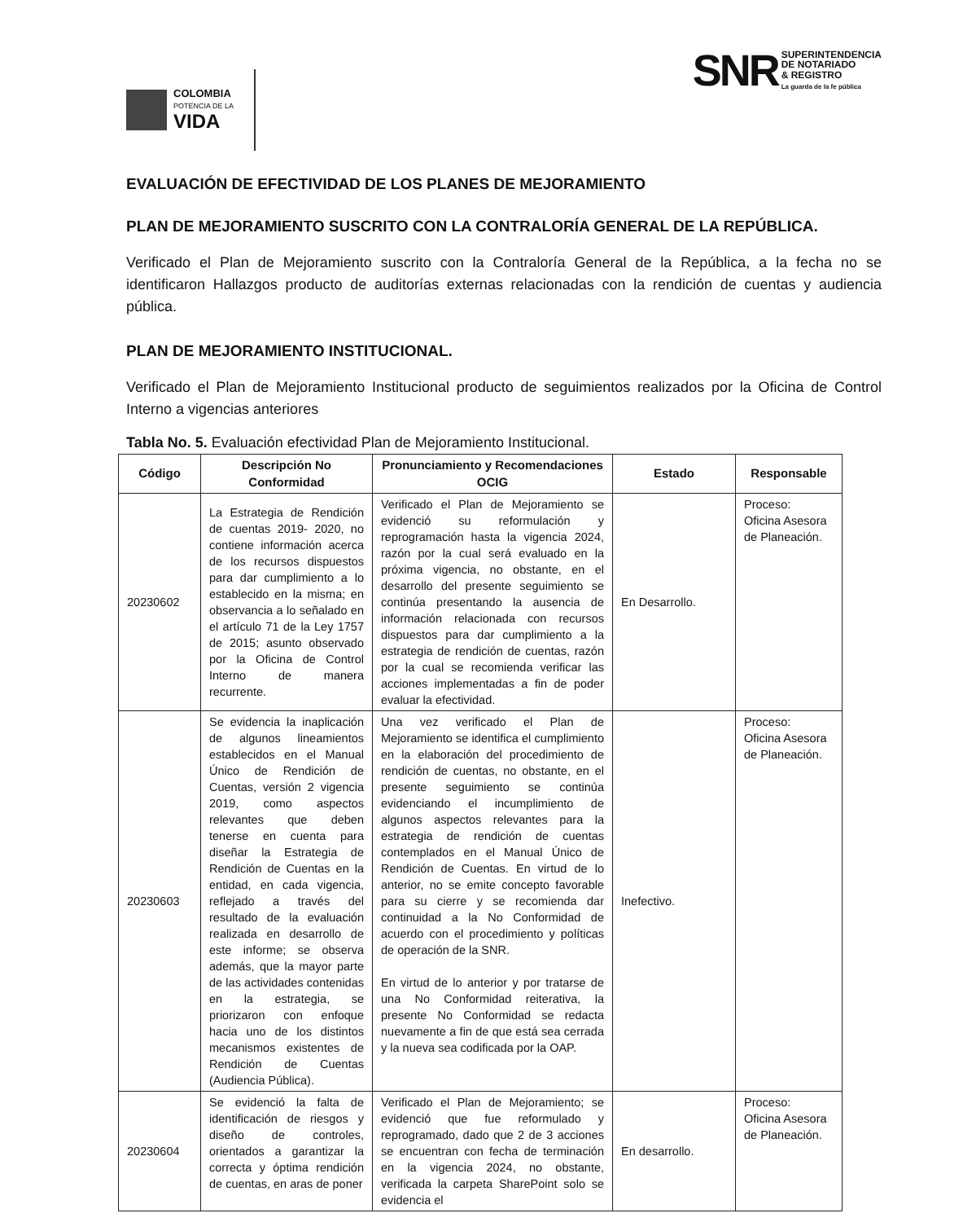COLOMBIA
POTENCIA DE LA
VIDA
SNR
SUPERINTENDENCIA
DE NOTARIADO
& REGISTRO
La guarda de la fe pública
EVALUACIÓN DE EFECTIVIDAD DE LOS PLANES DE MEJORAMIENTO
PLAN DE MEJORAMIENTO SUSCRITO CON LA CONTRALORÍA GENERAL DE LA REPÚBLICA.
Verificado el Plan de Mejoramiento suscrito con la Contraloría General de la República, a la fecha no se identificaron Hallazgos producto de auditorías externas relacionadas con la rendición de cuentas y audiencia pública.
PLAN DE MEJORAMIENTO INSTITUCIONAL.
Verificado el Plan de Mejoramiento Institucional producto de seguimientos realizados por la Oficina de Control Interno a vigencias anteriores
Tabla No. 5. Evaluación efectividad Plan de Mejoramiento Institucional.
| Código | Descripción No Conformidad | Pronunciamiento y Recomendaciones OCIG | Estado | Responsable |
| --- | --- | --- | --- | --- |
| 20230602 | La Estrategia de Rendición de cuentas 2019- 2020, no contiene información acerca de los recursos dispuestos para dar cumplimiento a lo establecido en la misma; en observancia a lo señalado en el artículo 71 de la Ley 1757 de 2015; asunto observado por la Oficina de Control Interno de manera recurrente. | Verificado el Plan de Mejoramiento se evidenció su reformulación y reprogramación hasta la vigencia 2024, razón por la cual será evaluado en la próxima vigencia, no obstante, en el desarrollo del presente seguimiento se continúa presentando la ausencia de información relacionada con recursos dispuestos para dar cumplimiento a la estrategia de rendición de cuentas, razón por la cual se recomienda verificar las acciones implementadas a fin de poder evaluar la efectividad. | En Desarrollo. | Proceso: Oficina Asesora de Planeación. |
| 20230603 | Se evidencia la inaplicación de algunos lineamientos establecidos en el Manual Único de Rendición de Cuentas, versión 2 vigencia 2019, como aspectos relevantes que deben tenerse en cuenta para diseñar la Estrategia de Rendición de Cuentas en la entidad, en cada vigencia, reflejado a través del resultado de la evaluación realizada en desarrollo de este informe; se observa además, que la mayor parte de las actividades contenidas en la estrategia, se priorizaron con enfoque hacia uno de los distintos mecanismos existentes de Rendición de Cuentas (Audiencia Pública). | Una vez verificado el Plan de Mejoramiento se identifica el cumplimiento en la elaboración del procedimiento de rendición de cuentas, no obstante, en el presente seguimiento se continúa evidenciando el incumplimiento de algunos aspectos relevantes para la estrategia de rendición de cuentas contemplados en el Manual Único de Rendición de Cuentas. En virtud de lo anterior, no se emite concepto favorable para su cierre y se recomienda dar continuidad a la No Conformidad de acuerdo con el procedimiento y políticas de operación de la SNR. En virtud de lo anterior y por tratarse de una No Conformidad reiterativa, la presente No Conformidad se redacta nuevamente a fin de que está sea cerrada y la nueva sea codificada por la OAP. | Inefectivo. | Proceso: Oficina Asesora de Planeación. |
| 20230604 | Se evidenció la falta de identificación de riesgos y diseño de controles, orientados a garantizar la correcta y óptima rendición de cuentas, en aras de poner | Verificado el Plan de Mejoramiento; se evidenció que fue reformulado y reprogramado, dado que 2 de 3 acciones se encuentran con fecha de terminación en la vigencia 2024, no obstante, verificada la carpeta SharePoint solo se evidencia el | En desarrollo. | Proceso: Oficina Asesora de Planeación. |